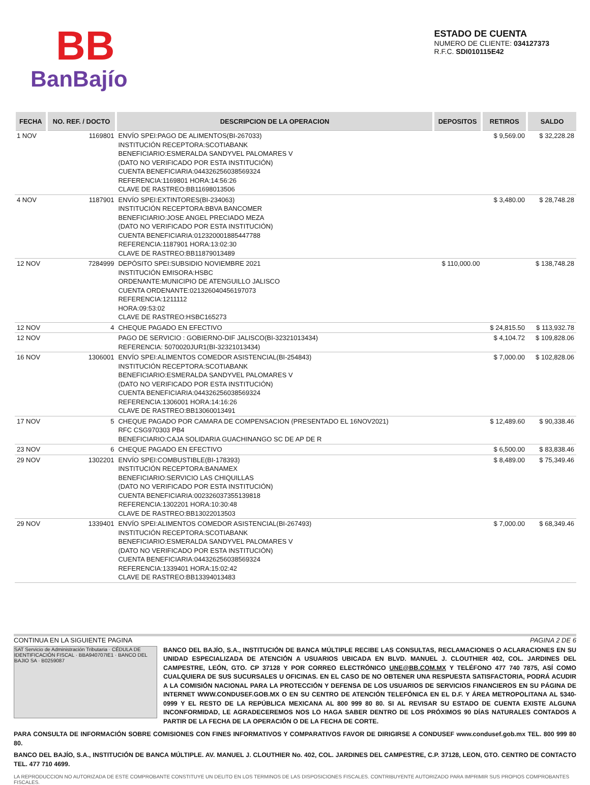BB
BanBajío
ESTADO DE CUENTA
NUMERO DE CLIENTE: 034127373
R.F.C. SDI010115E42
| FECHA | NO. REF. / DOCTO | DESCRIPCION DE LA OPERACION | DEPOSITOS | RETIROS | SALDO |
| --- | --- | --- | --- | --- | --- |
| 1 NOV | 1169801 | ENVÍO SPEI:PAGO DE ALIMENTOS(BI-267033) INSTITUCIÓN RECEPTORA:SCOTIABANK BENEFICIARIO:ESMERALDA SANDYVEL PALOMARES V (DATO NO VERIFICADO POR ESTA INSTITUCIÓN) CUENTA BENEFICIARIA:044326256038569324 REFERENCIA:1169801 HORA:14:56:26 CLAVE DE RASTREO:BB11698013506 | | $ 9,569.00 | $ 32,228.28 |
| 4 NOV | 1187901 | ENVÍO SPEI:EXTINTORES(BI-234063) INSTITUCIÓN RECEPTORA:BBVA BANCOMER BENEFICIARIO:JOSE ANGEL PRECIADO MEZA (DATO NO VERIFICADO POR ESTA INSTITUCIÓN) CUENTA BENEFICIARIA:012320001885447788 REFERENCIA:1187901 HORA:13:02:30 CLAVE DE RASTREO:BB11879013489 | | $ 3,480.00 | $ 28,748.28 |
| 12 NOV | 7284999 | DEPÓSITO SPEI:SUBSIDIO NOVIEMBRE 2021 INSTITUCIÓN EMISORA:HSBC ORDENANTE:MUNICIPIO DE ATENGUILLO JALISCO CUENTA ORDENANTE:021326040456197073 REFERENCIA:1211112 HORA:09:53:02 CLAVE DE RASTREO:HSBC165273 | $ 110,000.00 | | $ 138,748.28 |
| 12 NOV | 4 | CHEQUE PAGADO EN EFECTIVO | | $ 24,815.50 | $ 113,932.78 |
| 12 NOV | | PAGO DE SERVICIO : GOBIERNO-DIF JALISCO(BI-32321013434) REFERENCIA: 5070020JUR1(BI-32321013434) | | $ 4,104.72 | $ 109,828.06 |
| 16 NOV | 1306001 | ENVÍO SPEI:ALIMENTOS COMEDOR ASISTENCIAL(BI-254843) INSTITUCIÓN RECEPTORA:SCOTIABANK BENEFICIARIO:ESMERALDA SANDYVEL PALOMARES V (DATO NO VERIFICADO POR ESTA INSTITUCIÓN) CUENTA BENEFICIARIA:044326256038569324 REFERENCIA:1306001 HORA:14:16:26 CLAVE DE RASTREO:BB13060013491 | | $ 7,000.00 | $ 102,828.06 |
| 17 NOV | 5 | CHEQUE PAGADO POR CAMARA DE COMPENSACION (PRESENTADO EL 16NOV2021) RFC CSG970303 PB4 BENEFICIARIO:CAJA SOLIDARIA GUACHINANGO SC DE AP DE R | | $ 12,489.60 | $ 90,338.46 |
| 23 NOV | 6 | CHEQUE PAGADO EN EFECTIVO | | $ 6,500.00 | $ 83,838.46 |
| 29 NOV | 1302201 | ENVÍO SPEI:COMBUSTIBLE(BI-178393) INSTITUCIÓN RECEPTORA:BANAMEX BENEFICIARIO:SERVICIO LAS CHIQUILLAS (DATO NO VERIFICADO POR ESTA INSTITUCIÓN) CUENTA BENEFICIARIA:002326037355139818 REFERENCIA:1302201 HORA:10:30:48 CLAVE DE RASTREO:BB13022013503 | | $ 8,489.00 | $ 75,349.46 |
| 29 NOV | 1339401 | ENVÍO SPEI:ALIMENTOS COMEDOR ASISTENCIAL(BI-267493) INSTITUCIÓN RECEPTORA:SCOTIABANK BENEFICIARIO:ESMERALDA SANDYVEL PALOMARES V (DATO NO VERIFICADO POR ESTA INSTITUCIÓN) CUENTA BENEFICIARIA:044326256038569324 REFERENCIA:1339401 HORA:15:02:42 CLAVE DE RASTREO:BB13394013483 | | $ 7,000.00 | $ 68,349.46 |
CONTINUA EN LA SIGUIENTE PAGINA PAGINA 2 DE 6
SAT Servicio de Administración Tributaria · CÉDULA DE IDENTIFICACIÓN FISCAL · BBA940707IE1 · BANCO DEL BAJIO SA · B0259087
BANCO DEL BAJÍO, S.A., INSTITUCIÓN DE BANCA MÚLTIPLE RECIBE LAS CONSULTAS, RECLAMACIONES O ACLARACIONES EN SU UNIDAD ESPECIALIZADA DE ATENCIÓN A USUARIOS UBICADA EN BLVD. MANUEL J. CLOUTHIER 402, COL. JARDINES DEL CAMPESTRE, LEÓN, GTO. CP 37128 Y POR CORREO ELECTRÓNICO UNE@BB.COM.MX Y TELÉFONO 477 740 7875, ASÍ COMO CUALQUIERA DE SUS SUCURSALES U OFICINAS. EN EL CASO DE NO OBTENER UNA RESPUESTA SATISFACTORIA, PODRÁ ACUDIR A LA COMISIÓN NACIONAL PARA LA PROTECCIÓN Y DEFENSA DE LOS USUARIOS DE SERVICIOS FINANCIEROS EN SU PÁGINA DE INTERNET WWW.CONDUSEF.GOB.MX O EN SU CENTRO DE ATENCIÓN TELEFÓNICA EN EL D.F. Y ÁREA METROPOLITANA AL 5340-0999 Y EL RESTO DE LA REPÚBLICA MEXICANA AL 800 999 80 80. SI AL REVISAR SU ESTADO DE CUENTA EXISTE ALGUNA INCONFORMIDAD, LE AGRADECEREMOS NOS LO HAGA SABER DENTRO DE LOS PRÓXIMOS 90 DÍAS NATURALES CONTADOS A PARTIR DE LA FECHA DE LA OPERACIÓN O DE LA FECHA DE CORTE.
PARA CONSULTA DE INFORMACIÓN SOBRE COMISIONES CON FINES INFORMATIVOS Y COMPARATIVOS FAVOR DE DIRIGIRSE A CONDUSEF www.condusef.gob.mx TEL. 800 999 80 80.
BANCO DEL BAJÍO, S.A., INSTITUCIÓN DE BANCA MÚLTIPLE. AV. MANUEL J. CLOUTHIER No. 402, COL. JARDINES DEL CAMPESTRE, C.P. 37128, LEON, GTO. CENTRO DE CONTACTO TEL. 477 710 4699.
LA REPRODUCCION NO AUTORIZADA DE ESTE COMPROBANTE CONSTITUYE UN DELITO EN LOS TERMINOS DE LAS DISPOSICIONES FISCALES. CONTRIBUYENTE AUTORIZADO PARA IMPRIMIR SUS PROPIOS COMPROBANTES FISCALES.